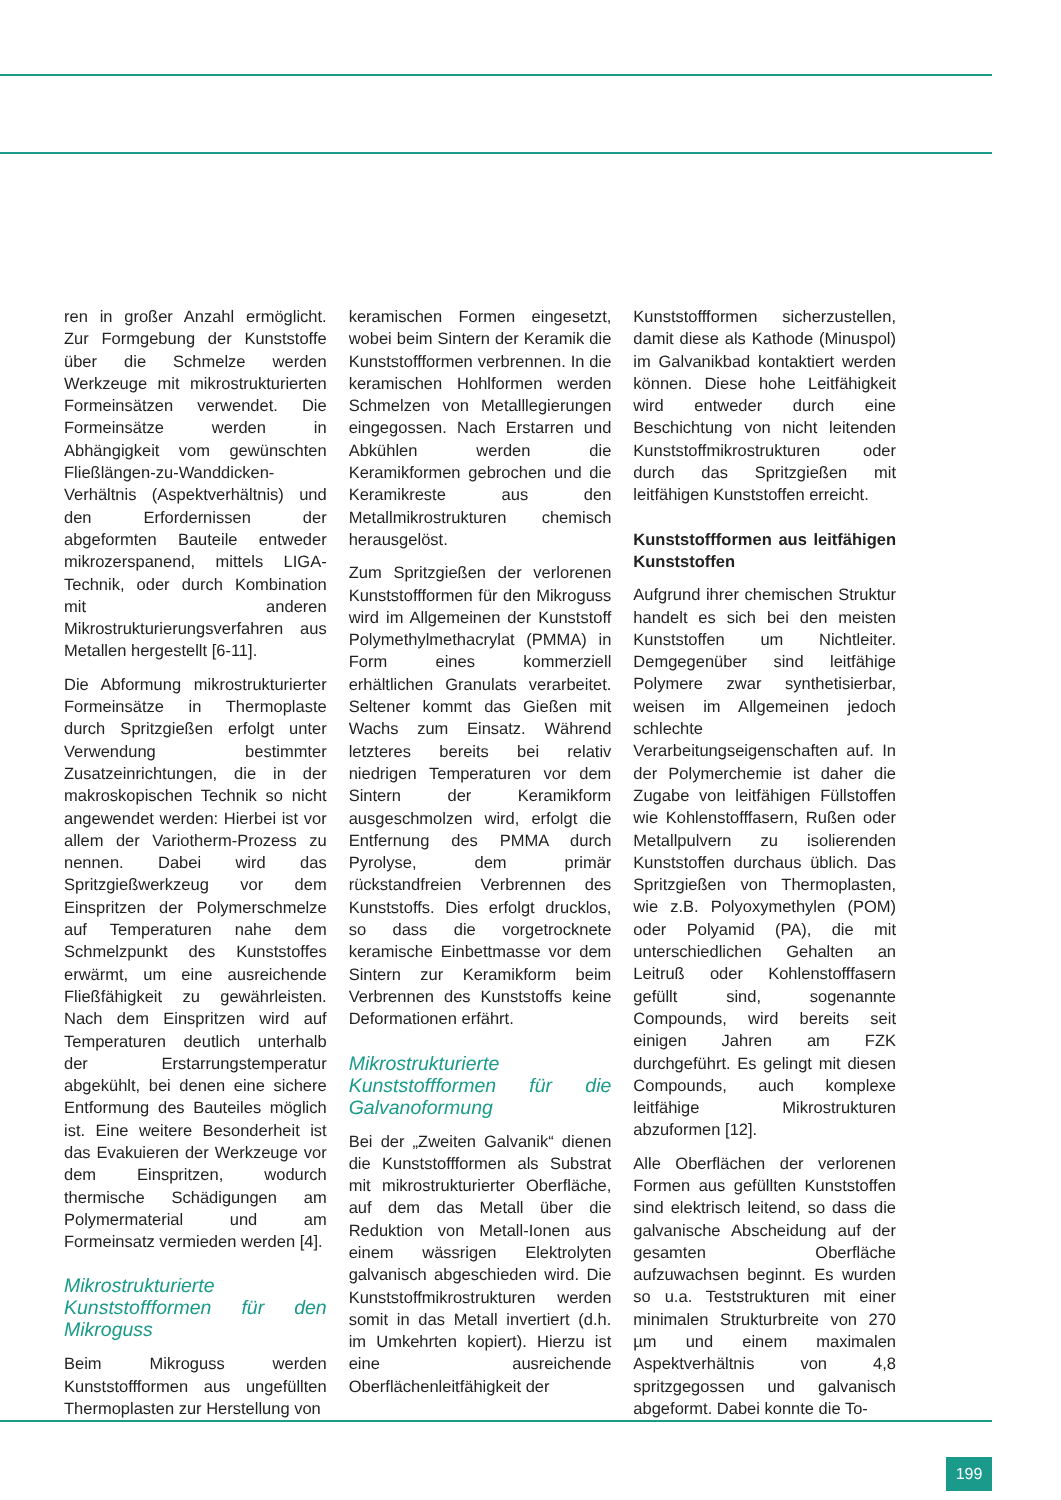ren in großer Anzahl ermöglicht. Zur Formgebung der Kunststoffe über die Schmelze werden Werkzeuge mit mikrostrukturierten Formeinsätzen verwendet. Die Formeinsätze werden in Abhängigkeit vom gewünschten Fließlängen-zu-Wanddicken-Verhältnis (Aspektverhältnis) und den Erfordernissen der abgeformten Bauteile entweder mikrozerspanend, mittels LIGA-Technik, oder durch Kombination mit anderen Mikrostrukturierungsverfahren aus Metallen hergestellt [6-11].
Die Abformung mikrostrukturierter Formeinsätze in Thermoplaste durch Spritzgießen erfolgt unter Verwendung bestimmter Zusatzeinrichtungen, die in der makroskopischen Technik so nicht angewendet werden: Hierbei ist vor allem der Variotherm-Prozess zu nennen. Dabei wird das Spritzgießwerkzeug vor dem Einspritzen der Polymerschmelze auf Temperaturen nahe dem Schmelzpunkt des Kunststoffes erwärmt, um eine ausreichende Fließfähigkeit zu gewährleisten. Nach dem Einspritzen wird auf Temperaturen deutlich unterhalb der Erstarrungstemperatur abgekühlt, bei denen eine sichere Entformung des Bauteiles möglich ist. Eine weitere Besonderheit ist das Evakuieren der Werkzeuge vor dem Einspritzen, wodurch thermische Schädigungen am Polymermaterial und am Formeinsatz vermieden werden [4].
Mikrostrukturierte Kunststoffformen für den Mikroguss
Beim Mikroguss werden Kunststoffformen aus ungefüllten Thermoplasten zur Herstellung von
keramischen Formen eingesetzt, wobei beim Sintern der Keramik die Kunststoffformen verbrennen. In die keramischen Hohlformen werden Schmelzen von Metalllegierungen eingegossen. Nach Erstarren und Abkühlen werden die Keramikformen gebrochen und die Keramikreste aus den Metallmikrostrukturen chemisch herausgelöst.
Zum Spritzgießen der verlorenen Kunststoffformen für den Mikroguss wird im Allgemeinen der Kunststoff Polymethylmethacrylat (PMMA) in Form eines kommerziell erhältlichen Granulats verarbeitet. Seltener kommt das Gießen mit Wachs zum Einsatz. Während letzteres bereits bei relativ niedrigen Temperaturen vor dem Sintern der Keramikform ausgeschmolzen wird, erfolgt die Entfernung des PMMA durch Pyrolyse, dem primär rückstandfreien Verbrennen des Kunststoffs. Dies erfolgt drucklos, so dass die vorgetrocknete keramische Einbettmasse vor dem Sintern zur Keramikform beim Verbrennen des Kunststoffs keine Deformationen erfährt.
Mikrostrukturierte Kunststoffformen für die Galvanoformung
Bei der „Zweiten Galvanik“ dienen die Kunststoffformen als Substrat mit mikrostrukturierter Oberfläche, auf dem das Metall über die Reduktion von Metall-Ionen aus einem wässrigen Elektrolyten galvanisch abgeschieden wird. Die Kunststoffmikrostrukturen werden somit in das Metall invertiert (d.h. im Umkehrten kopiert). Hierzu ist eine ausreichende Oberflächenleitfähigkeit der
Kunststoffformen sicherzustellen, damit diese als Kathode (Minuspol) im Galvanikbad kontaktiert werden können. Diese hohe Leitfähigkeit wird entweder durch eine Beschichtung von nicht leitenden Kunststoffmikrostrukturen oder durch das Spritzgießen mit leitfähigen Kunststoffen erreicht.
Kunststoffformen aus leitfähigen Kunststoffen
Aufgrund ihrer chemischen Struktur handelt es sich bei den meisten Kunststoffen um Nichtleiter. Demgegenüber sind leitfähige Polymere zwar synthetisierbar, weisen im Allgemeinen jedoch schlechte Verarbeitungseigenschaften auf. In der Polymerchemie ist daher die Zugabe von leitfähigen Füllstoffen wie Kohlenstofffasern, Rußen oder Metallpulvern zu isolierenden Kunststoffen durchaus üblich. Das Spritzgießen von Thermoplasten, wie z.B. Polyoxymethylen (POM) oder Polyamid (PA), die mit unterschiedlichen Gehalten an Leitruß oder Kohlenstofffasern gefüllt sind, sogenannte Compounds, wird bereits seit einigen Jahren am FZK durchgeführt. Es gelingt mit diesen Compounds, auch komplexe leitfähige Mikrostrukturen abzuformen [12].
Alle Oberflächen der verlorenen Formen aus gefüllten Kunststoffen sind elektrisch leitend, so dass die galvanische Abscheidung auf der gesamten Oberfläche aufzuwachsen beginnt. Es wurden so u.a. Teststrukturen mit einer minimalen Strukturbreite von 270 µm und einem maximalen Aspektverhältnis von 4,8 spritzgegossen und galvanisch abgeformt. Dabei konnte die To-
199